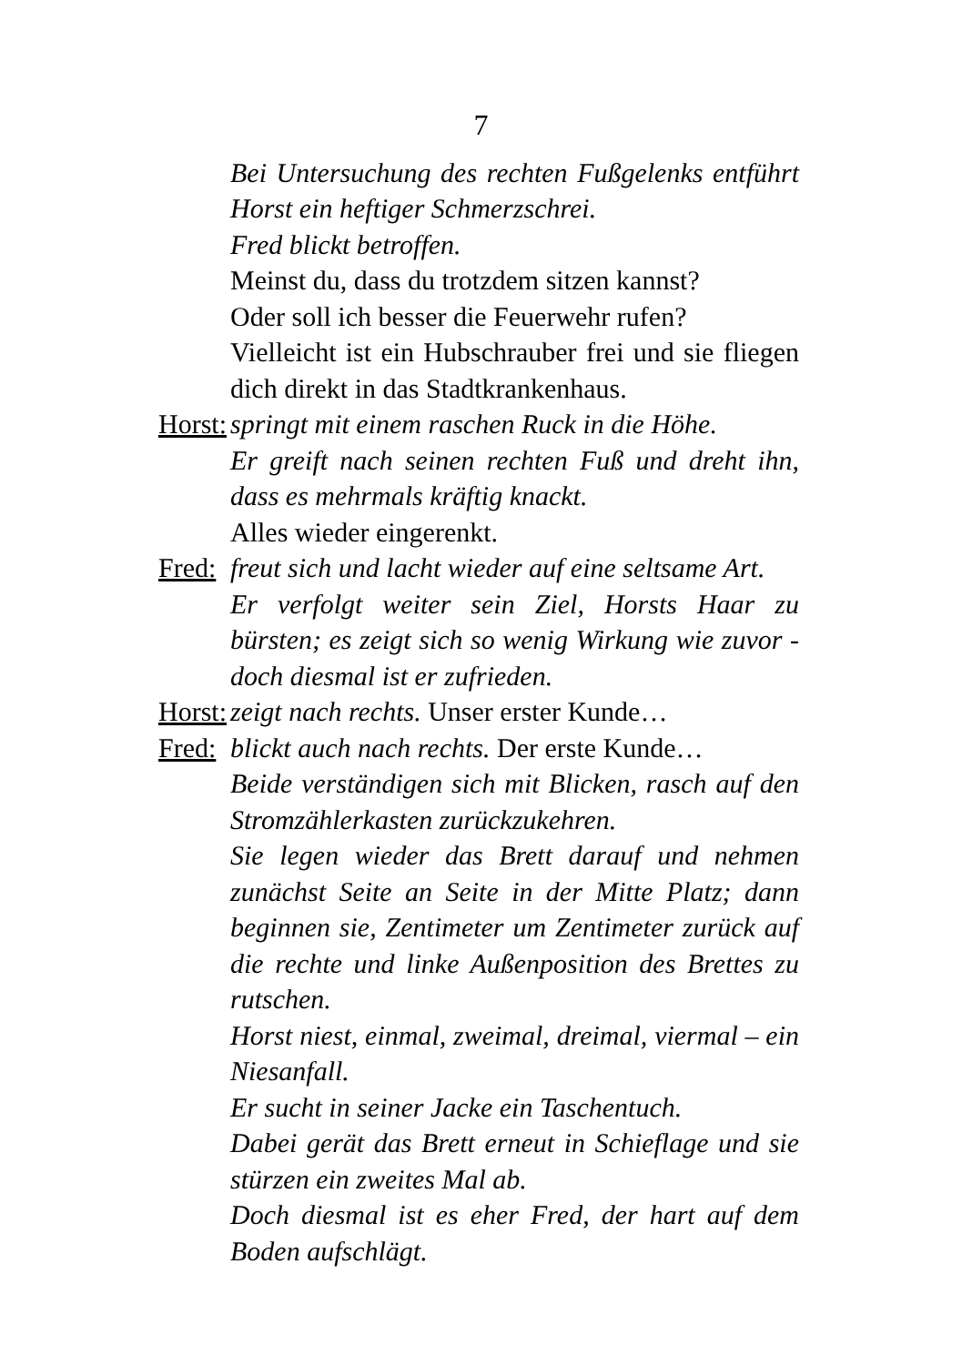7
Bei Untersuchung des rechten Fußgelenks entführt Horst ein heftiger Schmerzschrei.
Fred blickt betroffen.
Meinst du, dass du trotzdem sitzen kannst?
Oder soll ich besser die Feuerwehr rufen?
Vielleicht ist ein Hubschrauber frei und sie fliegen dich direkt in das Stadtkrankenhaus.
Horst: springt mit einem raschen Ruck in die Höhe.
Er greift nach seinen rechten Fuß und dreht ihn, dass es mehrmals kräftig knackt.
Alles wieder eingerenkt.
Fred: freut sich und lacht wieder auf eine seltsame Art.
Er verfolgt weiter sein Ziel, Horsts Haar zu bürsten; es zeigt sich so wenig Wirkung wie zuvor - doch diesmal ist er zufrieden.
Horst: zeigt nach rechts. Unser erster Kunde…
Fred: blickt auch nach rechts. Der erste Kunde…
Beide verständigen sich mit Blicken, rasch auf den Stromzählerkasten zurückzukehren.
Sie legen wieder das Brett darauf und nehmen zunächst Seite an Seite in der Mitte Platz; dann beginnen sie, Zentimeter um Zentimeter zurück auf die rechte und linke Außenposition des Brettes zu rutschen.
Horst niest, einmal, zweimal, dreimal, viermal – ein Niesanfall.
Er sucht in seiner Jacke ein Taschentuch.
Dabei gerät das Brett erneut in Schieflage und sie stürzen ein zweites Mal ab.
Doch diesmal ist es eher Fred, der hart auf dem Boden aufschlägt.